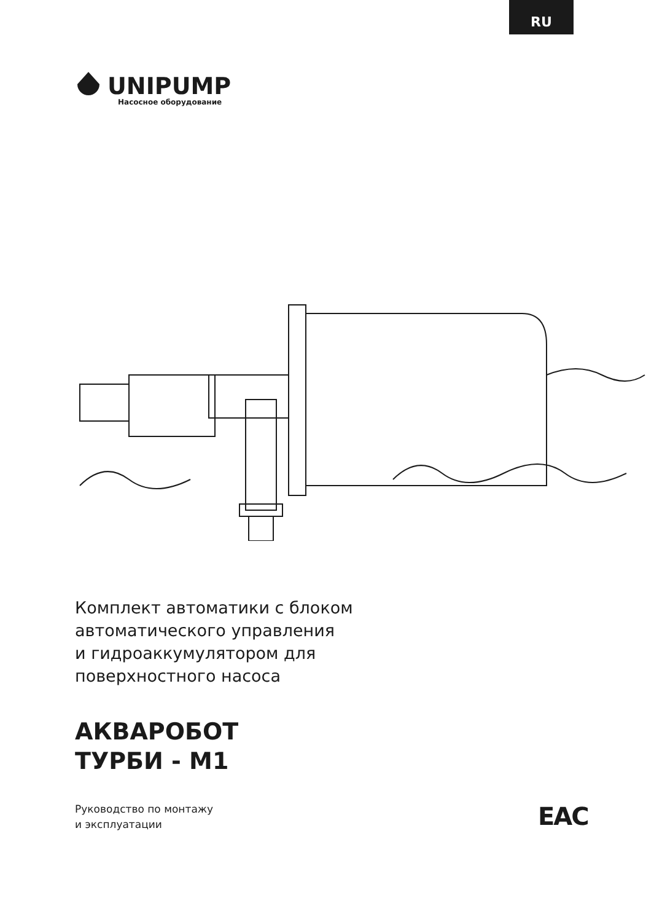RU
UNIPUMP
Насосное оборудование
Комплект автоматики с блоком
автоматического управления
и гидроаккумулятором для
поверхностного насоса
АКВАРОБОТ
ТУРБИ - М1
Руководство по монтажу
и эксплуатации
EAC